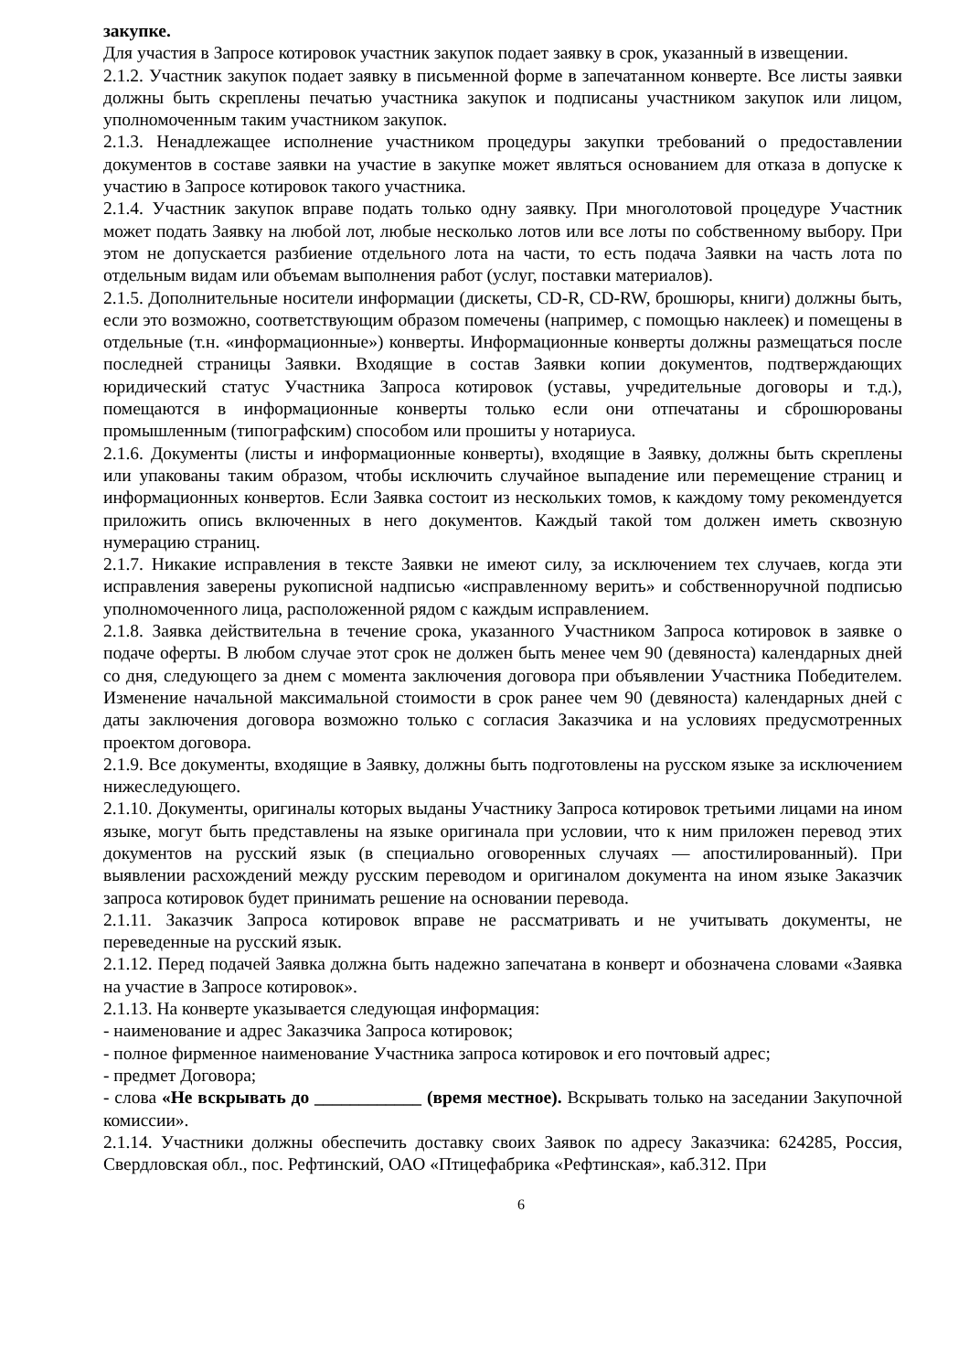закупке.
Для участия в Запросе котировок участник закупок подает заявку в срок, указанный в извещении.
2.1.2. Участник закупок подает заявку в письменной форме в запечатанном конверте. Все листы заявки должны быть скреплены печатью участника закупок и подписаны участником закупок или лицом, уполномоченным таким участником закупок.
2.1.3. Ненадлежащее исполнение участником процедуры закупки требований о предоставлении документов в составе заявки на участие в закупке может являться основанием для отказа в допуске к участию в Запросе котировок такого участника.
2.1.4. Участник закупок вправе подать только одну заявку. При многолотовой процедуре Участник может подать Заявку на любой лот, любые несколько лотов или все лоты по собственному выбору. При этом не допускается разбиение отдельного лота на части, то есть подача Заявки на часть лота по отдельным видам или объемам выполнения работ (услуг, поставки материалов).
2.1.5. Дополнительные носители информации (дискеты, CD-R, CD-RW, брошюры, книги) должны быть, если это возможно, соответствующим образом помечены (например, с помощью наклеек) и помещены в отдельные (т.н. «информационные») конверты. Информационные конверты должны размещаться после последней страницы Заявки. Входящие в состав Заявки копии документов, подтверждающих юридический статус Участника Запроса котировок (уставы, учредительные договоры и т.д.), помещаются в информационные конверты только если они отпечатаны и сброшюрованы промышленным (типографским) способом или прошиты у нотариуса.
2.1.6. Документы (листы и информационные конверты), входящие в Заявку, должны быть скреплены или упакованы таким образом, чтобы исключить случайное выпадение или перемещение страниц и информационных конвертов. Если Заявка состоит из нескольких томов, к каждому тому рекомендуется приложить опись включенных в него документов. Каждый такой том должен иметь сквозную нумерацию страниц.
2.1.7. Никакие исправления в тексте Заявки не имеют силу, за исключением тех случаев, когда эти исправления заверены рукописной надписью «исправленному верить» и собственноручной подписью уполномоченного лица, расположенной рядом с каждым исправлением.
2.1.8. Заявка действительна в течение срока, указанного Участником Запроса котировок в заявке о подаче оферты. В любом случае этот срок не должен быть менее чем 90 (девяноста) календарных дней со дня, следующего за днем с момента заключения договора при объявлении Участника Победителем. Изменение начальной максимальной стоимости в срок ранее чем 90 (девяноста) календарных дней с даты заключения договора возможно только с согласия Заказчика и на условиях предусмотренных проектом договора.
2.1.9. Все документы, входящие в Заявку, должны быть подготовлены на русском языке за исключением нижеследующего.
2.1.10. Документы, оригиналы которых выданы Участнику Запроса котировок третьими лицами на ином языке, могут быть представлены на языке оригинала при условии, что к ним приложен перевод этих документов на русский язык (в специально оговоренных случаях — апостилированный). При выявлении расхождений между русским переводом и оригиналом документа на ином языке Заказчик запроса котировок будет принимать решение на основании перевода.
2.1.11. Заказчик Запроса котировок вправе не рассматривать и не учитывать документы, не переведенные на русский язык.
2.1.12. Перед подачей Заявка должна быть надежно запечатана в конверт и обозначена словами «Заявка на участие в Запросе котировок».
2.1.13. На конверте указывается следующая информация:
- наименование и адрес Заказчика Запроса котировок;
- полное фирменное наименование Участника запроса котировок и его почтовый адрес;
- предмет Договора;
- слова «Не вскрывать до ____________ (время местное). Вскрывать только на заседании Закупочной комиссии».
2.1.14. Участники должны обеспечить доставку своих Заявок по адресу Заказчика: 624285, Россия, Свердловская обл., пос. Рефтинский, ОАО «Птицефабрика «Рефтинская», каб.312. При
6